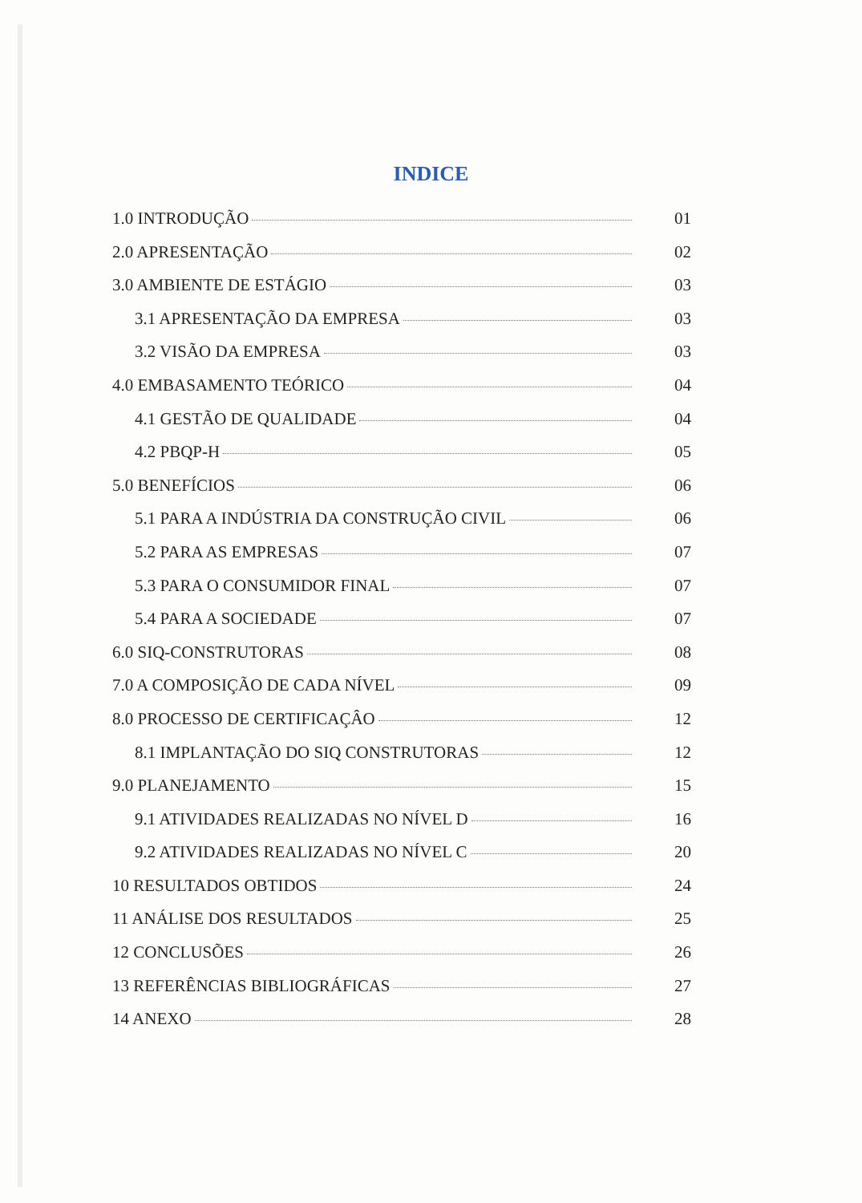INDICE
1.0 INTRODUÇÃO 01
2.0 APRESENTAÇÃO 02
3.0 AMBIENTE DE ESTÁGIO 03
3.1 APRESENTAÇÃO DA EMPRESA 03
3.2 VISÃO DA EMPRESA 03
4.0 EMBASAMENTO TEÓRICO 04
4.1 GESTÃO DE QUALIDADE 04
4.2 PBQP-H 05
5.0 BENEFÍCIOS 06
5.1 PARA A INDÚSTRIA DA CONSTRUÇÃO CIVIL 06
5.2 PARA AS EMPRESAS 07
5.3 PARA O CONSUMIDOR FINAL 07
5.4 PARA A SOCIEDADE 07
6.0 SIQ-CONSTRUTORAS 08
7.0 A COMPOSIÇÃO DE CADA NÍVEL 09
8.0 PROCESSO DE CERTIFICAÇÂO 12
8.1 IMPLANTAÇÃO DO SIQ CONSTRUTORAS 12
9.0 PLANEJAMENTO 15
9.1 ATIVIDADES REALIZADAS NO NÍVEL D 16
9.2 ATIVIDADES REALIZADAS NO NÍVEL C 20
10 RESULTADOS OBTIDOS 24
11 ANÁLISE DOS RESULTADOS 25
12 CONCLUSÕES 26
13 REFERÊNCIAS BIBLIOGRÁFICAS 27
14 ANEXO 28